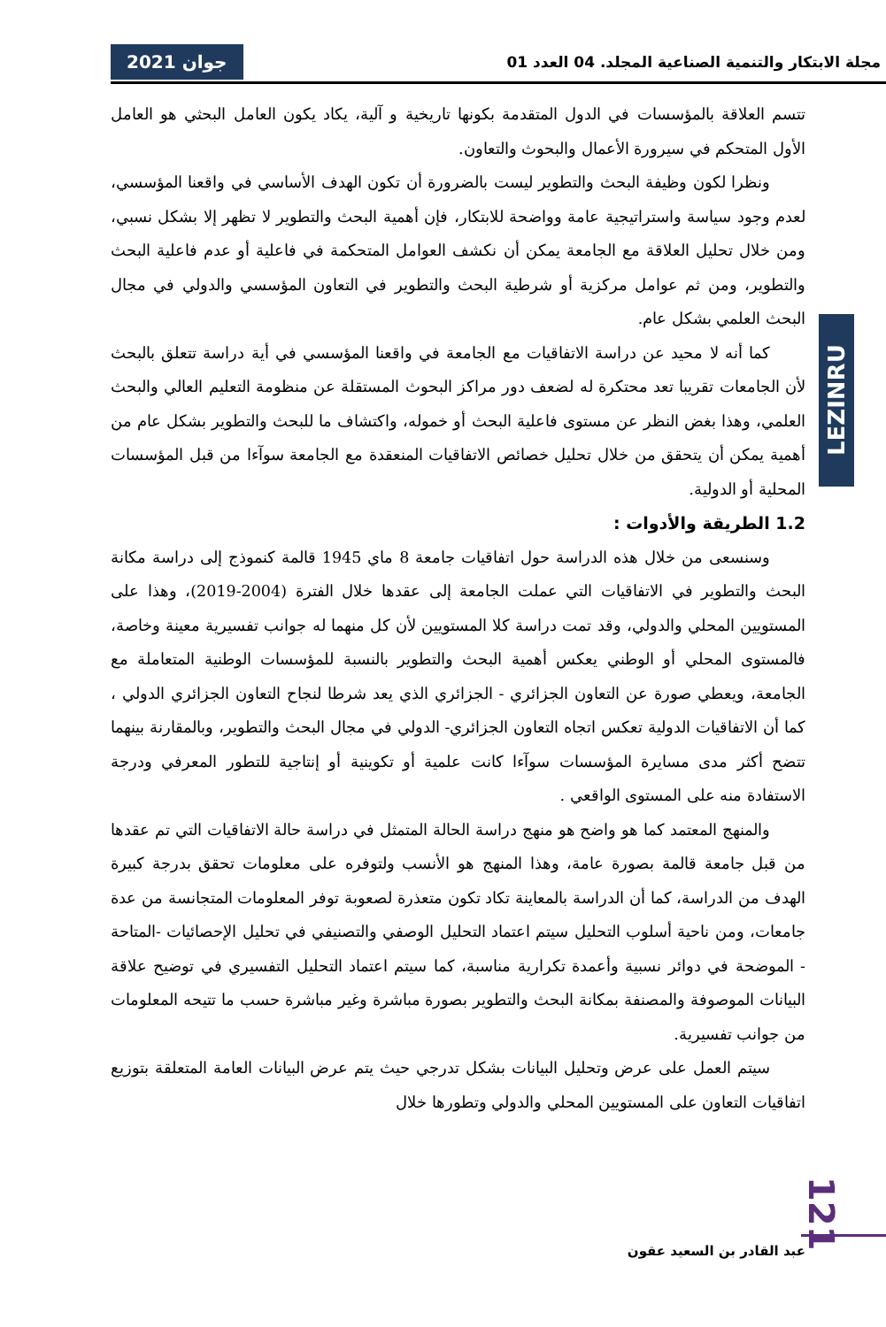مجلة الابتكار والتنمية الصناعية المجلد. 04 العدد 01 جوان 2021
تتسم العلاقة بالمؤسسات في الدول المتقدمة بكونها تاريخية و آلية، يكاد يكون العامل البحثي هو العامل الأول المتحكم في سيرورة الأعمال والبحوث والتعاون.
ونظرا لكون وظيفة البحث والتطوير ليست بالضرورة أن تكون الهدف الأساسي في واقعنا المؤسسي، لعدم وجود سياسة واستراتيجية عامة وواضحة للابتكار، فإن أهمية البحث والتطوير لا تظهر إلا بشكل نسبي، ومن خلال تحليل العلاقة مع الجامعة يمكن أن نكشف العوامل المتحكمة في فاعلية أو عدم فاعلية البحث والتطوير، ومن ثم عوامل مركزية أو شرطية البحث والتطوير في التعاون المؤسسي والدولي في مجال البحث العلمي بشكل عام.
كما أنه لا محيد عن دراسة الاتفاقيات مع الجامعة في واقعنا المؤسسي في أية دراسة تتعلق بالبحث لأن الجامعات تقريبا تعد محتكرة له لضعف دور مراكز البحوث المستقلة عن منظومة التعليم العالي والبحث العلمي، وهذا بغض النظر عن مستوى فاعلية البحث أو خموله، واكتشاف ما للبحث والتطوير بشكل عام من أهمية يمكن أن يتحقق من خلال تحليل خصائص الاتفاقيات المنعقدة مع الجامعة سوآءا من قبل المؤسسات المحلية أو الدولية.
1.2 الطريقة والأدوات :
وسنسعى من خلال هذه الدراسة حول اتفاقيات جامعة 8 ماي 1945 قالمة كنموذج إلى دراسة مكانة البحث والتطوير في الاتفاقيات التي عملت الجامعة إلى عقدها خلال الفترة (2004-2019)، وهذا على المستويين المحلي والدولي، وقد تمت دراسة كلا المستويين لأن كل منهما له جوانب تفسيرية معينة وخاصة، فالمستوى المحلي أو الوطني يعكس أهمية البحث والتطوير بالنسبة للمؤسسات الوطنية المتعاملة مع الجامعة، ويعطي صورة عن التعاون الجزائري - الجزائري الذي يعد شرطا لنجاح التعاون الجزائري الدولي ، كما أن الاتفاقيات الدولية تعكس اتجاه التعاون الجزائري- الدولي في مجال البحث والتطوير، وبالمقارنة بينهما تتضح أكثر مدى مسايرة المؤسسات سوآءا كانت علمية أو تكوينية أو إنتاجية للتطور المعرفي ودرجة الاستفادة منه على المستوى الواقعي .
والمنهج المعتمد كما هو واضح هو منهج دراسة الحالة المتمثل في دراسة حالة الاتفاقيات التي تم عقدها من قبل جامعة قالمة بصورة عامة، وهذا المنهج هو الأنسب ولتوفره على معلومات تحقق بدرجة كبيرة الهدف من الدراسة، كما أن الدراسة بالمعاينة تكاد تكون متعذرة لصعوبة توفر المعلومات المتجانسة من عدة جامعات، ومن ناحية أسلوب التحليل سيتم اعتماد التحليل الوصفي والتصنيفي في تحليل الإحصائيات -المتاحة - الموضحة في دوائر نسبية وأعمدة تكرارية مناسبة، كما سيتم اعتماد التحليل التفسيري في توضيح علاقة البيانات الموصوفة والمصنفة بمكانة البحث والتطوير بصورة مباشرة وغير مباشرة حسب ما تتيحه المعلومات من جوانب تفسيرية.
سيتم العمل على عرض وتحليل البيانات بشكل تدرجي حيث يتم عرض البيانات العامة المتعلقة بتوزيع اتفاقيات التعاون على المستويين المحلي والدولي وتطورها خلال
LEZINRU
121
عبد القادر بن السعيد عقون